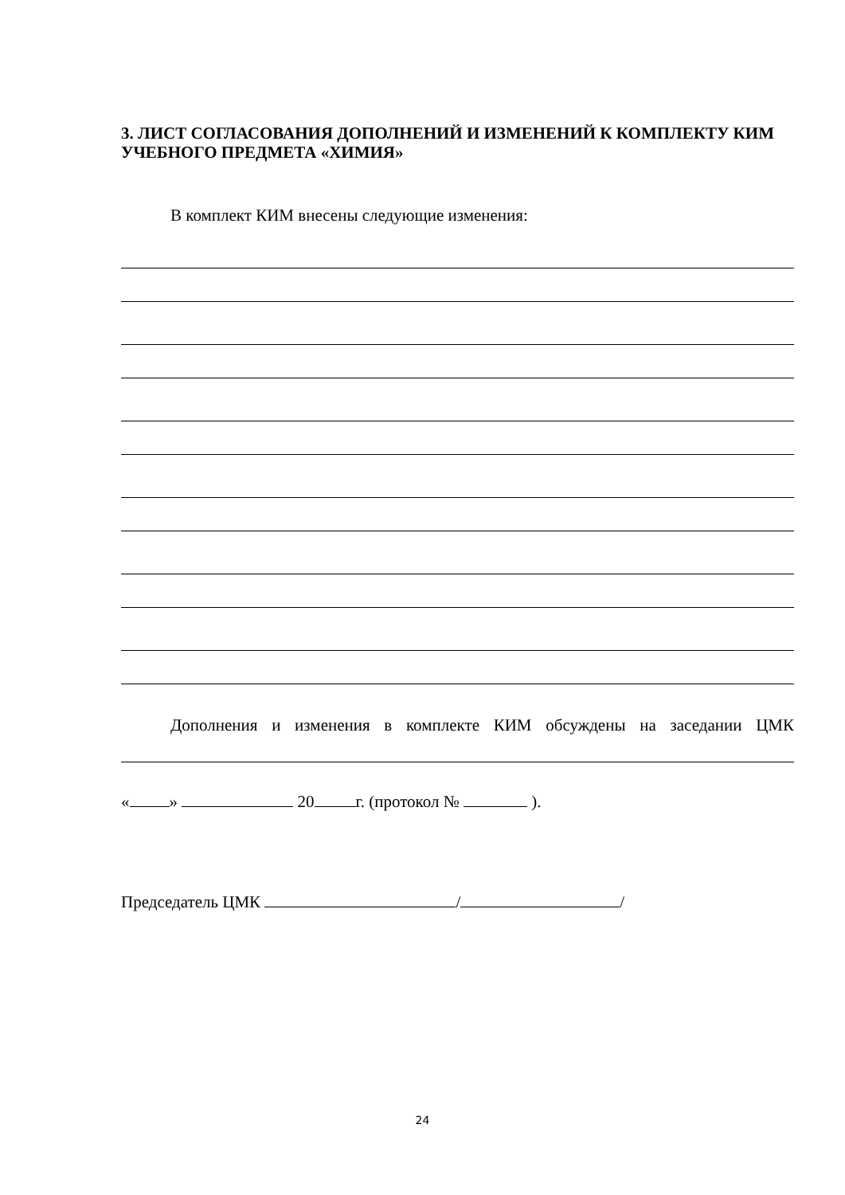3. ЛИСТ СОГЛАСОВАНИЯ ДОПОЛНЕНИЙ И ИЗМЕНЕНИЙ К КОМПЛЕКТУ КИМ УЧЕБНОГО ПРЕДМЕТА «ХИМИЯ»
В комплект КИМ внесены следующие изменения:
Дополнения и изменения в комплекте КИМ обсуждены на заседании ЦМК
« » 20 г. (протокол № ).
Председатель ЦМК / /
24